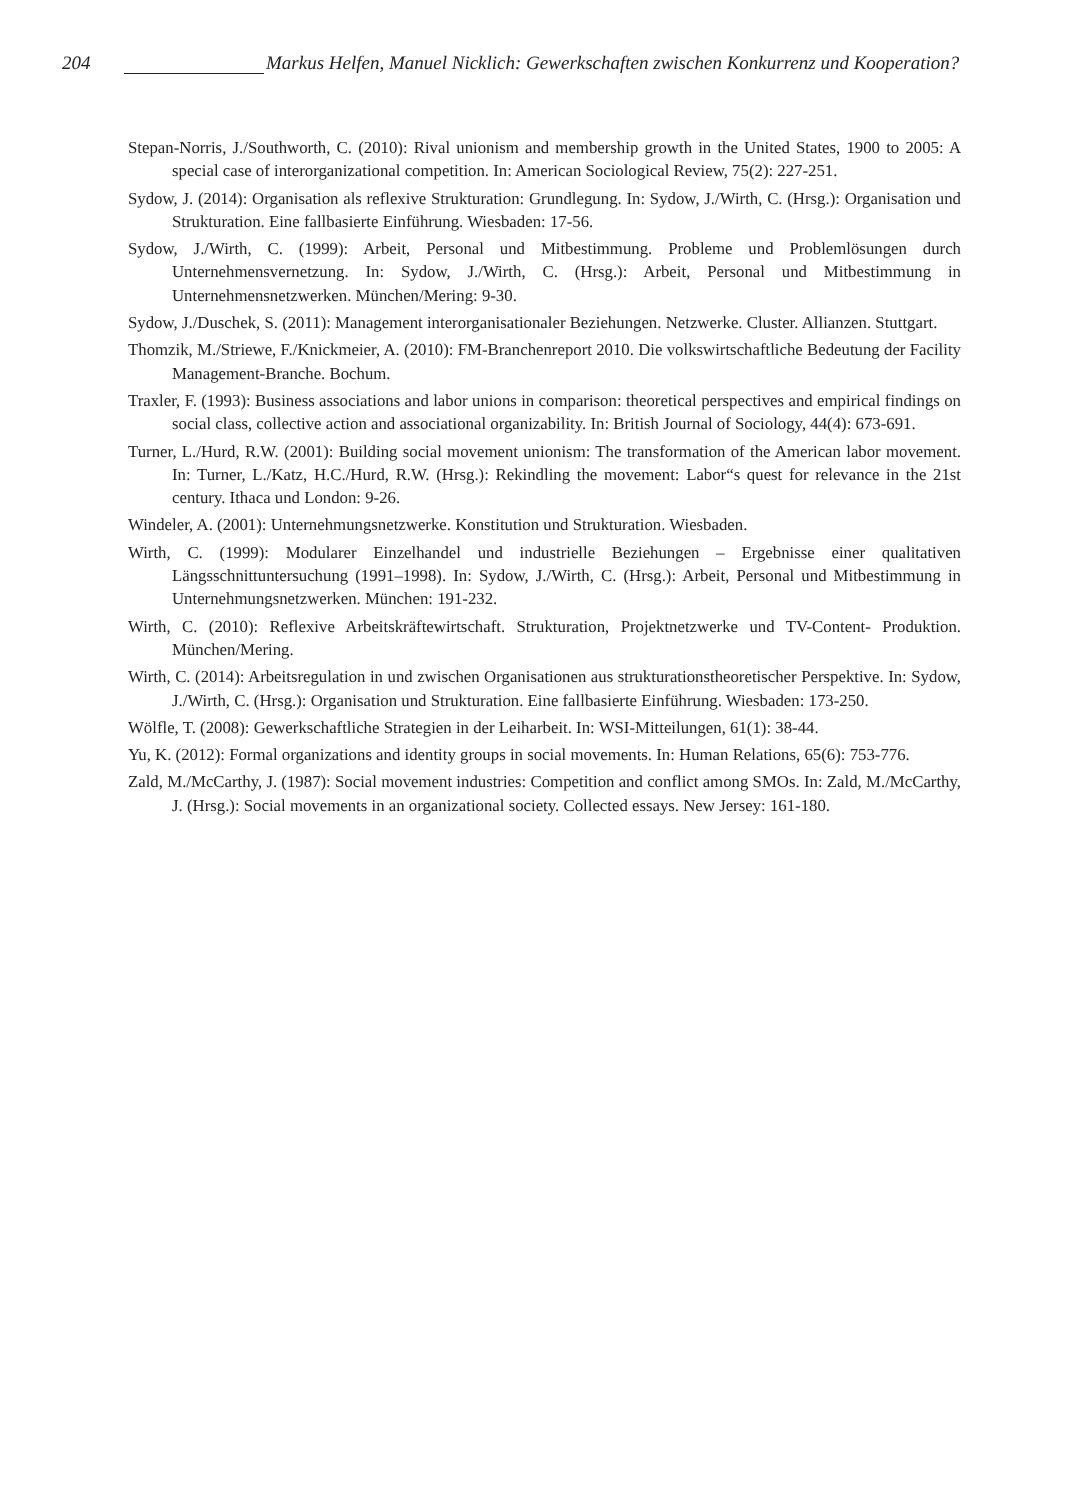204 Markus Helfen, Manuel Nicklich: Gewerkschaften zwischen Konkurrenz und Kooperation?
Stepan-Norris, J./Southworth, C. (2010): Rival unionism and membership growth in the United States, 1900 to 2005: A special case of interorganizational competition. In: American Sociological Review, 75(2): 227-251.
Sydow, J. (2014): Organisation als reflexive Strukturation: Grundlegung. In: Sydow, J./Wirth, C. (Hrsg.): Organisation und Strukturation. Eine fallbasierte Einführung. Wiesbaden: 17-56.
Sydow, J./Wirth, C. (1999): Arbeit, Personal und Mitbestimmung. Probleme und Problemlösungen durch Unternehmensvernetzung. In: Sydow, J./Wirth, C. (Hrsg.): Arbeit, Personal und Mitbestimmung in Unternehmensnetzwerken. München/Mering: 9-30.
Sydow, J./Duschek, S. (2011): Management interorganisationaler Beziehungen. Netzwerke. Cluster. Allianzen. Stuttgart.
Thomzik, M./Striewe, F./Knickmeier, A. (2010): FM-Branchenreport 2010. Die volkswirtschaftliche Bedeutung der Facility Management-Branche. Bochum.
Traxler, F. (1993): Business associations and labor unions in comparison: theoretical perspectives and empirical findings on social class, collective action and associational organizability. In: British Journal of Sociology, 44(4): 673-691.
Turner, L./Hurd, R.W. (2001): Building social movement unionism: The transformation of the American labor movement. In: Turner, L./Katz, H.C./Hurd, R.W. (Hrsg.): Rekindling the movement: Labor“s quest for relevance in the 21st century. Ithaca und London: 9-26.
Windeler, A. (2001): Unternehmungsnetzwerke. Konstitution und Strukturation. Wiesbaden.
Wirth, C. (1999): Modularer Einzelhandel und industrielle Beziehungen – Ergebnisse einer qualitativen Längsschnittuntersuchung (1991–1998). In: Sydow, J./Wirth, C. (Hrsg.): Arbeit, Personal und Mitbestimmung in Unternehmungsnetzwerken. München: 191-232.
Wirth, C. (2010): Reflexive Arbeitskräftewirtschaft. Strukturation, Projektnetzwerke und TV-Content- Produktion. München/Mering.
Wirth, C. (2014): Arbeitsregulation in und zwischen Organisationen aus strukturationstheoretischer Perspektive. In: Sydow, J./Wirth, C. (Hrsg.): Organisation und Strukturation. Eine fallbasierte Einführung. Wiesbaden: 173-250.
Wölfle, T. (2008): Gewerkschaftliche Strategien in der Leiharbeit. In: WSI-Mitteilungen, 61(1): 38-44.
Yu, K. (2012): Formal organizations and identity groups in social movements. In: Human Relations, 65(6): 753-776.
Zald, M./McCarthy, J. (1987): Social movement industries: Competition and conflict among SMOs. In: Zald, M./McCarthy, J. (Hrsg.): Social movements in an organizational society. Collected essays. New Jersey: 161-180.